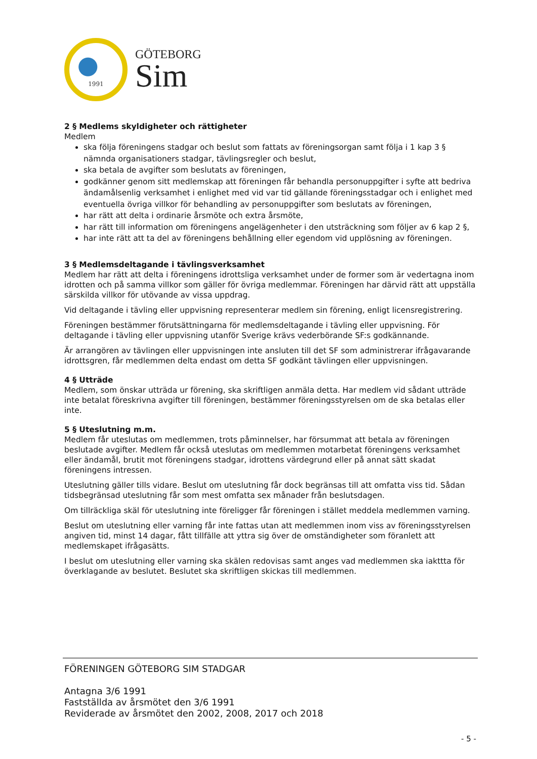1991
GÖTEBORG
Sim
2 § Medlems skyldigheter och rättigheter
Medlem
ska följa föreningens stadgar och beslut som fattats av föreningsorgan samt följa i 1 kap 3 § nämnda organisationers stadgar, tävlingsregler och beslut,
ska betala de avgifter som beslutats av föreningen,
godkänner genom sitt medlemskap att föreningen får behandla personuppgifter i syfte att bedriva ändamålsenlig verksamhet i enlighet med vid var tid gällande föreningsstadgar och i enlighet med eventuella övriga villkor för behandling av personuppgifter som beslutats av föreningen,
har rätt att delta i ordinarie årsmöte och extra årsmöte,
har rätt till information om föreningens angelägenheter i den utsträckning som följer av 6 kap 2 §,
har inte rätt att ta del av föreningens behållning eller egendom vid upplösning av föreningen.
3 § Medlemsdeltagande i tävlingsverksamhet
Medlem har rätt att delta i föreningens idrottsliga verksamhet under de former som är vedertagna inom idrotten och på samma villkor som gäller för övriga medlemmar. Föreningen har därvid rätt att uppställa särskilda villkor för utövande av vissa uppdrag.
Vid deltagande i tävling eller uppvisning representerar medlem sin förening, enligt licensregistrering.
Föreningen bestämmer förutsättningarna för medlemsdeltagande i tävling eller uppvisning. För deltagande i tävling eller uppvisning utanför Sverige krävs vederbörande SF:s godkännande.
Är arrangören av tävlingen eller uppvisningen inte ansluten till det SF som administrerar ifrågavarande idrottsgren, får medlemmen delta endast om detta SF godkänt tävlingen eller uppvisningen.
4 § Utträde
Medlem, som önskar utträda ur förening, ska skriftligen anmäla detta. Har medlem vid sådant utträde inte betalat föreskrivna avgifter till föreningen, bestämmer föreningsstyrelsen om de ska betalas eller inte.
5 § Uteslutning m.m.
Medlem får uteslutas om medlemmen, trots påminnelser, har försummat att betala av föreningen beslutade avgifter. Medlem får också uteslutas om medlemmen motarbetat föreningens verksamhet eller ändamål, brutit mot föreningens stadgar, idrottens värdegrund eller på annat sätt skadat föreningens intressen.
Uteslutning gäller tills vidare. Beslut om uteslutning får dock begränsas till att omfatta viss tid. Sådan tidsbegränsad uteslutning får som mest omfatta sex månader från beslutsdagen.
Om tillräckliga skäl för uteslutning inte föreligger får föreningen i stället meddela medlemmen varning.
Beslut om uteslutning eller varning får inte fattas utan att medlemmen inom viss av föreningsstyrelsen angiven tid, minst 14 dagar, fått tillfälle att yttra sig över de omständigheter som föranlett att medlemskapet ifrågasätts.
I beslut om uteslutning eller varning ska skälen redovisas samt anges vad medlemmen ska iakttta för överklagande av beslutet. Beslutet ska skriftligen skickas till medlemmen.
FÖRENINGEN GÖTEBORG SIM STADGAR
Antagna 3/6 1991
Fastställda av årsmötet den 3/6 1991
Reviderade av årsmötet den 2002, 2008, 2017 och 2018
- 5 -